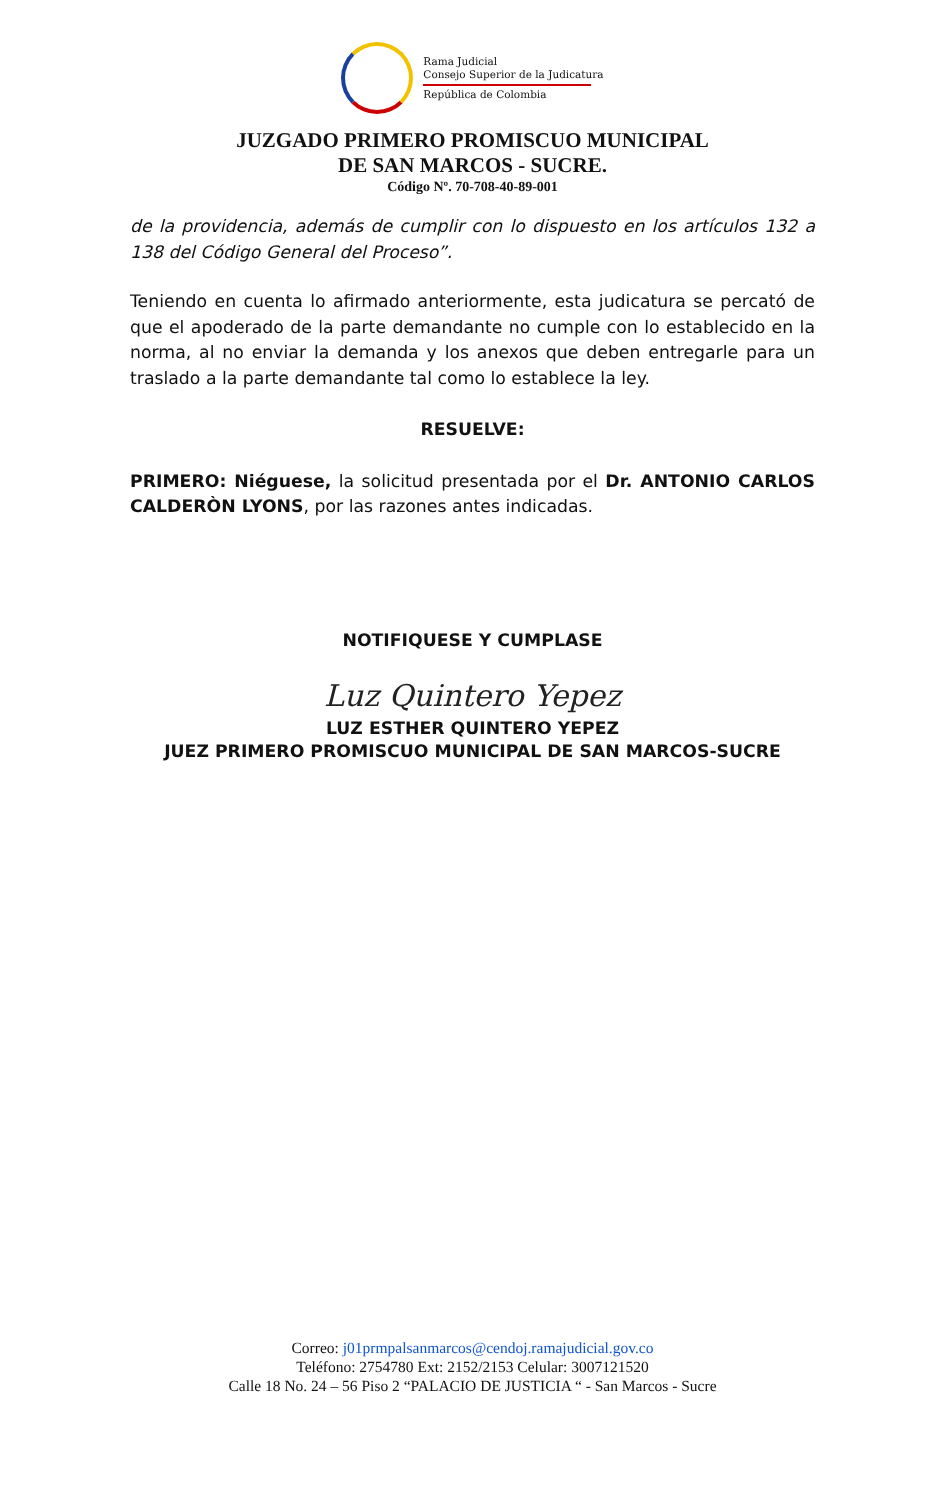Rama Judicial
Consejo Superior de la Judicatura
República de Colombia
JUZGADO PRIMERO PROMISCUO MUNICIPAL
DE SAN MARCOS - SUCRE.
Código Nº. 70-708-40-89-001
de la providencia, además de cumplir con lo dispuesto en los artículos 132 a 138 del Código General del Proceso”.
Teniendo en cuenta lo afirmado anteriormente, esta judicatura se percató de que el apoderado de la parte demandante no cumple con lo establecido en la norma, al no enviar la demanda y los anexos que deben entregarle para un traslado a la parte demandante tal como lo establece la ley.
RESUELVE:
PRIMERO: Niéguese, la solicitud presentada por el Dr. ANTONIO CARLOS CALDERÒN LYONS, por las razones antes indicadas.
NOTIFIQUESE Y CUMPLASE
Luz Quintero Yepez
LUZ ESTHER QUINTERO YEPEZ
JUEZ PRIMERO PROMISCUO MUNICIPAL DE SAN MARCOS-SUCRE
Correo: j01prmpalsanmarcos@cendoj.ramajudicial.gov.co
Teléfono: 2754780 Ext: 2152/2153 Celular: 3007121520
Calle 18 No. 24 – 56 Piso 2 “PALACIO DE JUSTICIA “ - San Marcos - Sucre